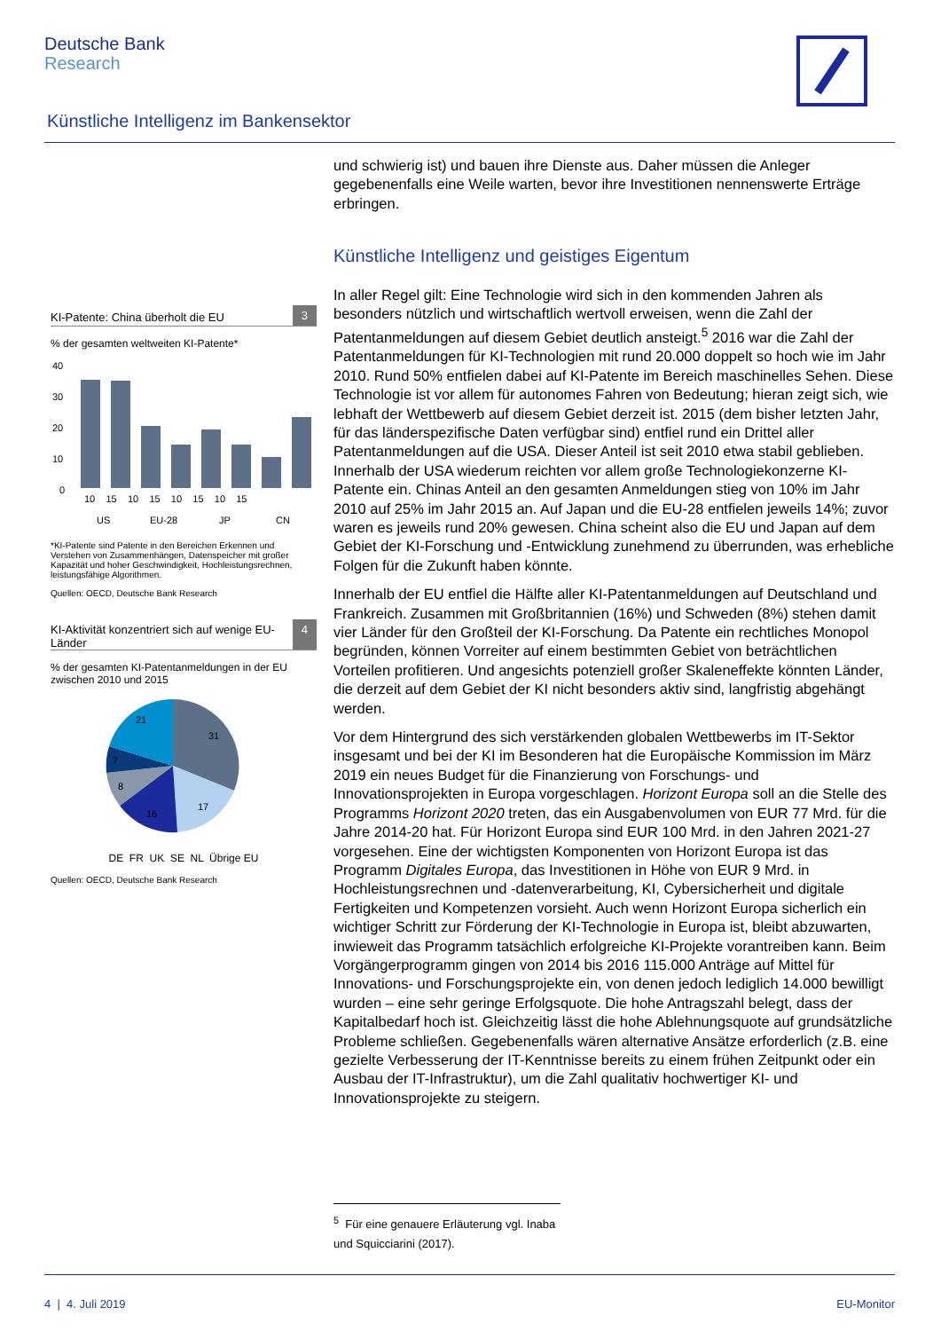Deutsche Bank
Research
Künstliche Intelligenz im Bankensektor
KI-Patente: China überholt die EU 3
% der gesamten weltweiten KI-Patente*
40
30
20
10
0
10 15 10 15 10 15 10 15
US
EU-28
JP
CN
*KI-Patente sind Patente in den Bereichen Erkennen und Verstehen von Zusammenhängen, Datenspeicher mit großer Kapazität und hoher Geschwindigkeit, Hochleistungsrechnen, leistungsfähige Algorithmen.
Quellen: OECD, Deutsche Bank Research
KI-Aktivität konzentriert sich auf wenige EU-Länder 4
% der gesamten KI-Patentanmeldungen in der EU zwischen 2010 und 2015
31
17
16
8
7
21
DE FR UK SE NL Übrige EU
Quellen: OECD, Deutsche Bank Research
und schwierig ist) und bauen ihre Dienste aus. Daher müssen die Anleger gegebenenfalls eine Weile warten, bevor ihre Investitionen nennenswerte Erträge erbringen.
Künstliche Intelligenz und geistiges Eigentum
In aller Regel gilt: Eine Technologie wird sich in den kommenden Jahren als besonders nützlich und wirtschaftlich wertvoll erweisen, wenn die Zahl der Patentanmeldungen auf diesem Gebiet deutlich ansteigt.<sup>5</sup> 2016 war die Zahl der Patentanmeldungen für KI-Technologien mit rund 20.000 doppelt so hoch wie im Jahr 2010. Rund 50% entfielen dabei auf KI-Patente im Bereich maschinelles Sehen. Diese Technologie ist vor allem für autonomes Fahren von Bedeutung; hieran zeigt sich, wie lebhaft der Wettbewerb auf diesem Gebiet derzeit ist. 2015 (dem bisher letzten Jahr, für das länderspezifische Daten verfügbar sind) entfiel rund ein Drittel aller Patentanmeldungen auf die USA. Dieser Anteil ist seit 2010 etwa stabil geblieben. Innerhalb der USA wiederum reichten vor allem große Technologiekonzerne KI-Patente ein. Chinas Anteil an den gesamten Anmeldungen stieg von 10% im Jahr 2010 auf 25% im Jahr 2015 an. Auf Japan und die EU-28 entfielen jeweils 14%; zuvor waren es jeweils rund 20% gewesen. China scheint also die EU und Japan auf dem Gebiet der KI-Forschung und -Entwicklung zunehmend zu überrunden, was erhebliche Folgen für die Zukunft haben könnte.
Innerhalb der EU entfiel die Hälfte aller KI-Patentanmeldungen auf Deutschland und Frankreich. Zusammen mit Großbritannien (16%) und Schweden (8%) stehen damit vier Länder für den Großteil der KI-Forschung. Da Patente ein rechtliches Monopol begründen, können Vorreiter auf einem bestimmten Gebiet von beträchtlichen Vorteilen profitieren. Und angesichts potenziell großer Skaleneffekte könnten Länder, die derzeit auf dem Gebiet der KI nicht besonders aktiv sind, langfristig abgehängt werden.
Vor dem Hintergrund des sich verstärkenden globalen Wettbewerbs im IT-Sektor insgesamt und bei der KI im Besonderen hat die Europäische Kommission im März 2019 ein neues Budget für die Finanzierung von Forschungs- und Innovationsprojekten in Europa vorgeschlagen. Horizont Europa soll an die Stelle des Programms Horizont 2020 treten, das ein Ausgabenvolumen von EUR 77 Mrd. für die Jahre 2014-20 hat. Für Horizont Europa sind EUR 100 Mrd. in den Jahren 2021-27 vorgesehen. Eine der wichtigsten Komponenten von Horizont Europa ist das Programm Digitales Europa, das Investitionen in Höhe von EUR 9 Mrd. in Hochleistungsrechnen und -datenverarbeitung, KI, Cybersicherheit und digitale Fertigkeiten und Kompetenzen vorsieht. Auch wenn Horizont Europa sicherlich ein wichtiger Schritt zur Förderung der KI-Technologie in Europa ist, bleibt abzuwarten, inwieweit das Programm tatsächlich erfolgreiche KI-Projekte vorantreiben kann. Beim Vorgängerprogramm gingen von 2014 bis 2016 115.000 Anträge auf Mittel für Innovations- und Forschungsprojekte ein, von denen jedoch lediglich 14.000 bewilligt wurden – eine sehr geringe Erfolgsquote. Die hohe Antragszahl belegt, dass der Kapitalbedarf hoch ist. Gleichzeitig lässt die hohe Ablehnungsquote auf grundsätzliche Probleme schließen. Gegebenenfalls wären alternative Ansätze erforderlich (z.B. eine gezielte Verbesserung der IT-Kenntnisse bereits zu einem frühen Zeitpunkt oder ein Ausbau der IT-Infrastruktur), um die Zahl qualitativ hochwertiger KI- und Innovationsprojekte zu steigern.
<sup>5</sup> Für eine genauere Erläuterung vgl. Inaba und Squicciarini (2017).
4 | 4. Juli 2019 EU-Monitor